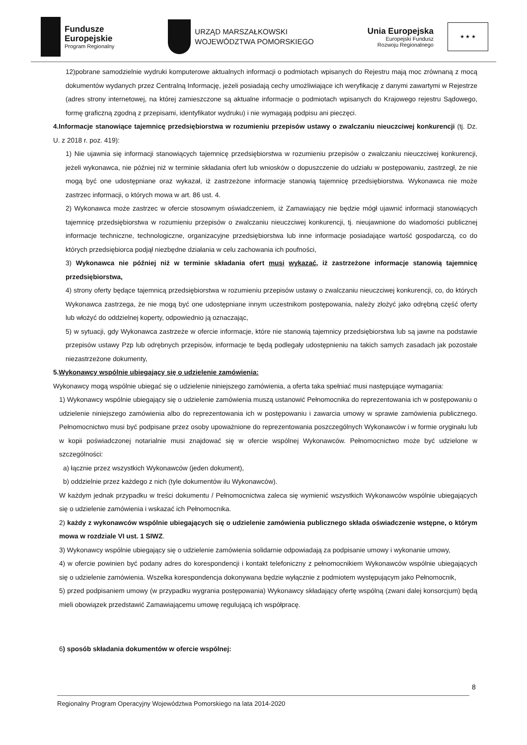Fundusze
Europejskie
Program Regionalny
URZĄD MARSZAŁKOWSKI
WOJEWÓDZTWA POMORSKIEGO
Unia Europejska
Europejski Fundusz
Rozwoju Regionalnego
★ ★ ★
12)pobrane samodzielnie wydruki komputerowe aktualnych informacji o podmiotach wpisanych do Rejestru mają moc zrównaną z mocą dokumentów wydanych przez Centralną Informację, jeżeli posiadają cechy umożliwiające ich weryfikację z danymi zawartymi w Rejestrze (adres strony internetowej, na której zamieszczone są aktualne informacje o podmiotach wpisanych do Krajowego rejestru Sądowego, formę graficzną zgodną z przepisami, identyfikator wydruku) i nie wymagają podpisu ani pieczęci.
4.Informacje stanowiące tajemnicę przedsiębiorstwa w rozumieniu przepisów ustawy o zwalczaniu nieuczciwej konkurencji (tj. Dz. U. z 2018 r. poz. 419):
1) Nie ujawnia się informacji stanowiących tajemnicę przedsiębiorstwa w rozumieniu przepisów o zwalczaniu nieuczciwej konkurencji, jeżeli wykonawca, nie później niż w terminie składania ofert lub wniosków o dopuszczenie do udziału w postępowaniu, zastrzegł, że nie mogą być one udostępniane oraz wykazał, iż zastrzeżone informacje stanowią tajemnicę przedsiębiorstwa. Wykonawca nie może zastrzec informacji, o których mowa w art. 86 ust. 4.
2) Wykonawca może zastrzec w ofercie stosownym oświadczeniem, iż Zamawiający nie będzie mógł ujawnić informacji stanowiących tajemnicę przedsiębiorstwa w rozumieniu przepisów o zwalczaniu nieuczciwej konkurencji, tj. nieujawnione do wiadomości publicznej informacje techniczne, technologiczne, organizacyjne przedsiębiorstwa lub inne informacje posiadające wartość gospodarczą, co do których przedsiębiorca podjął niezbędne działania w celu zachowania ich poufności,
3) Wykonawca nie później niż w terminie składania ofert musi wykazać, iż zastrzeżone informacje stanowią tajemnicę przedsiębiorstwa,
4) strony oferty będące tajemnicą przedsiębiorstwa w rozumieniu przepisów ustawy o zwalczaniu nieuczciwej konkurencji, co, do których Wykonawca zastrzega, że nie mogą być one udostępniane innym uczestnikom postępowania, należy złożyć jako odrębną część oferty lub włożyć do oddzielnej koperty, odpowiednio ją oznaczając,
5) w sytuacji, gdy Wykonawca zastrzeże w ofercie informacje, które nie stanowią tajemnicy przedsiębiorstwa lub są jawne na podstawie przepisów ustawy Pzp lub odrębnych przepisów, informacje te będą podlegały udostępnieniu na takich samych zasadach jak pozostałe niezastrzeżone dokumenty,
5.Wykonawcy wspólnie ubiegający się o udzielenie zamówienia:
Wykonawcy mogą wspólnie ubiegać się o udzielenie niniejszego zamówienia, a oferta taka spełniać musi następujące wymagania:
1) Wykonawcy wspólnie ubiegający się o udzielenie zamówienia muszą ustanowić Pełnomocnika do reprezentowania ich w postępowaniu o udzielenie niniejszego zamówienia albo do reprezentowania ich w postępowaniu i zawarcia umowy w sprawie zamówienia publicznego. Pełnomocnictwo musi być podpisane przez osoby upoważnione do reprezentowania poszczególnych Wykonawców i w formie oryginału lub w kopii poświadczonej notarialnie musi znajdować się w ofercie wspólnej Wykonawców. Pełnomocnictwo może być udzielone w szczególności:
a) łącznie przez wszystkich Wykonawców (jeden dokument),
b) oddzielnie przez każdego z nich (tyle dokumentów ilu Wykonawców).
W każdym jednak przypadku w treści dokumentu / Pełnomocnictwa zaleca się wymienić wszystkich Wykonawców wspólnie ubiegających się o udzielenie zamówienia i wskazać ich Pełnomocnika.
2) każdy z wykonawców wspólnie ubiegających się o udzielenie zamówienia publicznego składa oświadczenie wstępne, o którym mowa w rozdziale VI ust. 1 SIWZ.
3) Wykonawcy wspólnie ubiegający się o udzielenie zamówienia solidarnie odpowiadają za podpisanie umowy i wykonanie umowy,
4) w ofercie powinien być podany adres do korespondencji i kontakt telefoniczny z pełnomocnikiem Wykonawców wspólnie ubiegających się o udzielenie zamówienia. Wszelka korespondencja dokonywana będzie wyłącznie z podmiotem występującym jako Pełnomocnik,
5) przed podpisaniem umowy (w przypadku wygrania postępowania) Wykonawcy składający ofertę wspólną (zwani dalej konsorcjum) będą mieli obowiązek przedstawić Zamawiającemu umowę regulującą ich współpracę.
6) sposób składania dokumentów w ofercie wspólnej:
8
Regionalny Program Operacyjny Województwa Pomorskiego na lata 2014-2020